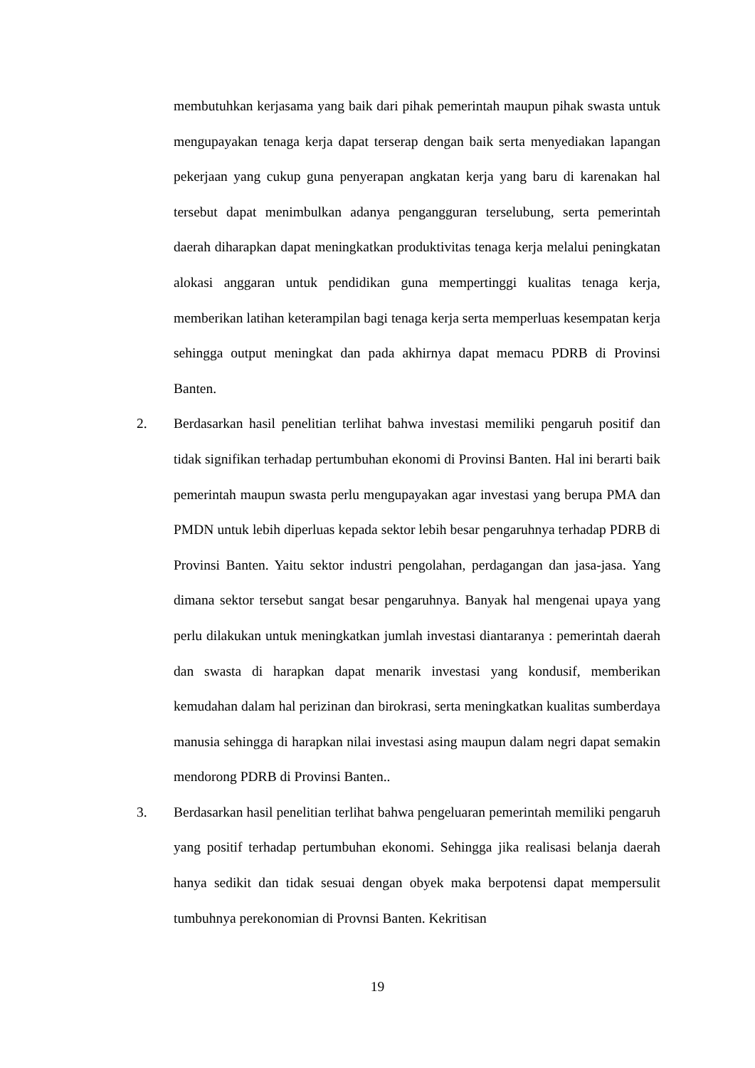membutuhkan kerjasama yang baik dari pihak pemerintah maupun pihak swasta untuk mengupayakan tenaga kerja dapat terserap dengan baik serta menyediakan lapangan pekerjaan yang cukup guna penyerapan angkatan kerja yang baru di karenakan hal tersebut dapat menimbulkan adanya pengangguran terselubung, serta pemerintah daerah diharapkan dapat meningkatkan produktivitas tenaga kerja melalui peningkatan alokasi anggaran untuk pendidikan guna mempertinggi kualitas tenaga kerja, memberikan latihan keterampilan bagi tenaga kerja serta memperluas kesempatan kerja sehingga output meningkat dan pada akhirnya dapat memacu PDRB di Provinsi Banten.
2. Berdasarkan hasil penelitian terlihat bahwa investasi memiliki pengaruh positif dan tidak signifikan terhadap pertumbuhan ekonomi di Provinsi Banten. Hal ini berarti baik pemerintah maupun swasta perlu mengupayakan agar investasi yang berupa PMA dan PMDN untuk lebih diperluas kepada sektor lebih besar pengaruhnya terhadap PDRB di Provinsi Banten. Yaitu sektor industri pengolahan, perdagangan dan jasa-jasa. Yang dimana sektor tersebut sangat besar pengaruhnya. Banyak hal mengenai upaya yang perlu dilakukan untuk meningkatkan jumlah investasi diantaranya : pemerintah daerah dan swasta di harapkan dapat menarik investasi yang kondusif, memberikan kemudahan dalam hal perizinan dan birokrasi, serta meningkatkan kualitas sumberdaya manusia sehingga di harapkan nilai investasi asing maupun dalam negri dapat semakin mendorong PDRB di Provinsi Banten..
3. Berdasarkan hasil penelitian terlihat bahwa pengeluaran pemerintah memiliki pengaruh yang positif terhadap pertumbuhan ekonomi. Sehingga jika realisasi belanja daerah hanya sedikit dan tidak sesuai dengan obyek maka berpotensi dapat mempersulit tumbuhnya perekonomian di Provnsi Banten. Kekritisan
19